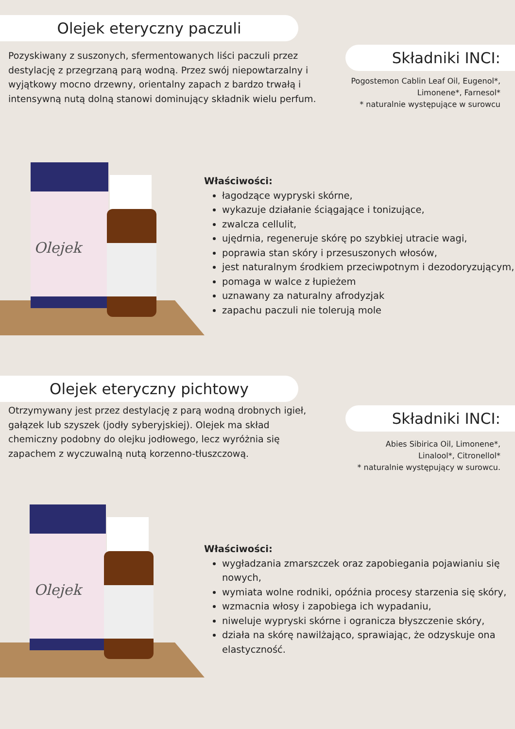Olejek eteryczny paczuli
Pozyskiwany z suszonych, sfermentowanych liści paczuli przez destylację z przegrzaną parą wodną. Przez swój niepowtarzalny i wyjątkowy mocno drzewny, orientalny zapach z bardzo trwałą i intensywną nutą dolną stanowi dominujący składnik wielu perfum.
Składniki INCI:
Pogostemon Cablin Leaf Oil, Eugenol*,
Limonene*, Farnesol*
* naturalnie występujące w surowcu
Olejek
Właściwości:
łagodzące wypryski skórne,
wykazuje działanie ściągające i tonizujące,
zwalcza cellulit,
ujędrnia, regeneruje skórę po szybkiej utracie wagi,
poprawia stan skóry i przesuszonych włosów,
jest naturalnym środkiem przeciwpotnym i dezodoryzującym,
pomaga w walce z łupieżem
uznawany za naturalny afrodyzjak
zapachu paczuli nie tolerują mole
Olejek eteryczny pichtowy
Otrzymywany jest przez destylację z parą wodną drobnych igieł, gałązek lub szyszek (jodły syberyjskiej). Olejek ma skład chemiczny podobny do olejku jodłowego, lecz wyróżnia się zapachem z wyczuwalną nutą korzenno-tłuszczową.
Składniki INCI:
Abies Sibirica Oil, Limonene*,
Linalool*, Citronellol*
* naturalnie występujący w surowcu.
Olejek
Właściwości:
wygładzania zmarszczek oraz zapobiegania pojawianiu się nowych,
wymiata wolne rodniki, opóźnia procesy starzenia się skóry,
wzmacnia włosy i zapobiega ich wypadaniu,
niweluje wypryski skórne i ogranicza błyszczenie skóry,
działa na skórę nawilżająco, sprawiając, że odzyskuje ona elastyczność.